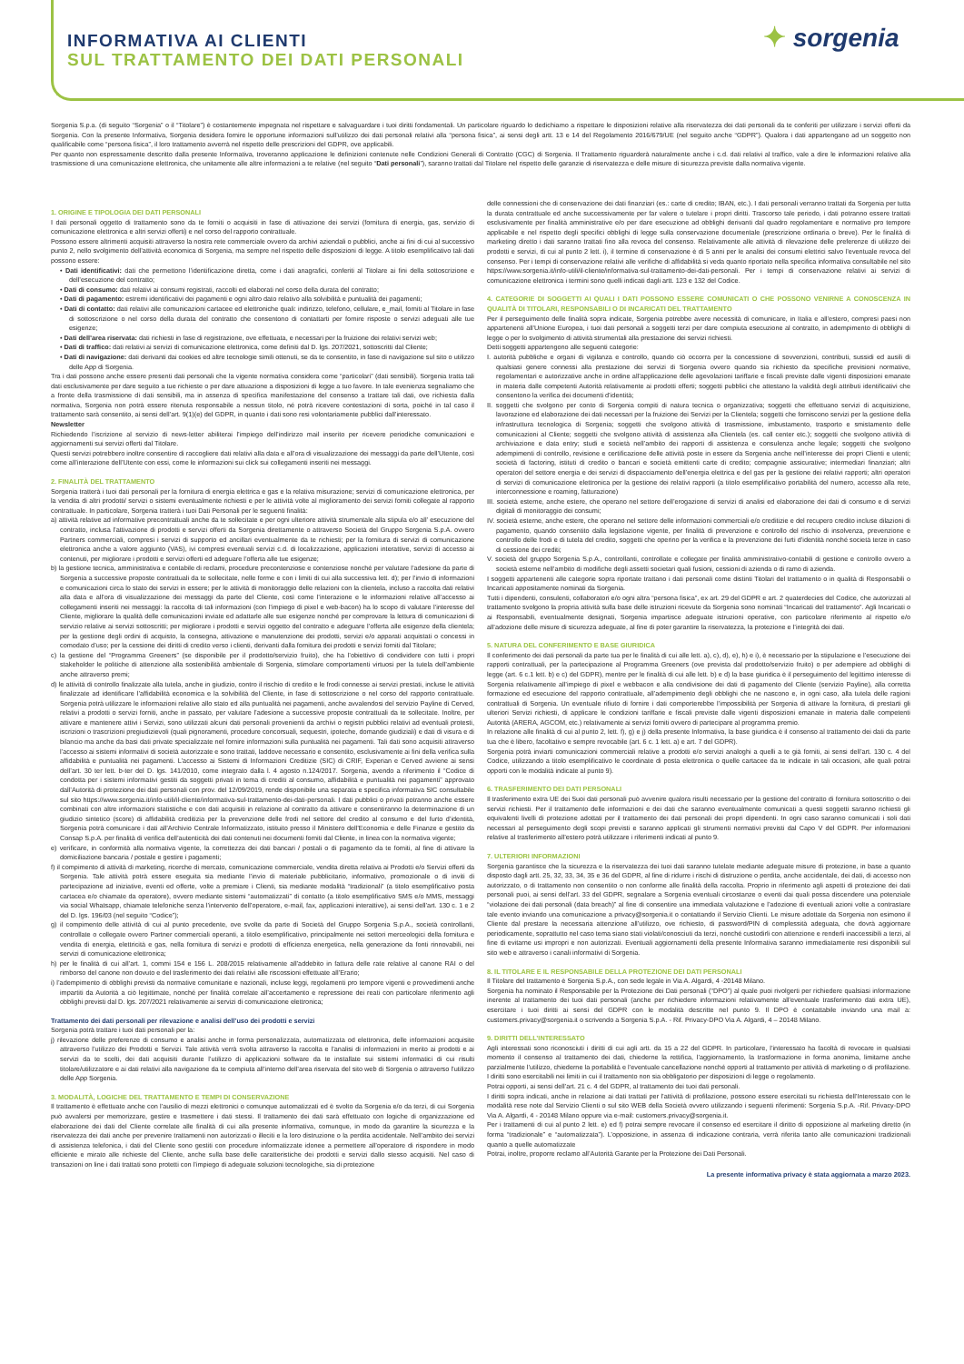INFORMATIVA AI CLIENTI
SUL TRATTAMENTO DEI DATI PERSONALI
✦ sorgenia
Sorgenia S.p.a. (di seguito “Sorgenia” o il “Titolare”) è costantemente impegnata nel rispettare e salvaguardare i tuoi diritti fondamentali. Un particolare riguardo lo dedichiamo a rispettare le disposizioni relative alla riservatezza dei dati personali da te conferiti per utilizzare i servizi offerti da Sorgenia. Con la presente Informativa, Sorgenia desidera fornire le opportune informazioni sull’utilizzo dei dati personali relativi alla “persona fisica”, ai sensi degli artt. 13 e 14 del Regolamento 2016/679/UE (nel seguito anche “GDPR”). Qualora i dati appartengano ad un soggetto non qualificabile come “persona fisica”, il loro trattamento avverrà nel rispetto delle prescrizioni del GDPR, ove applicabili.
Per quanto non espressamente descritto dalla presente Informativa, troveranno applicazione le definizioni contenute nelle Condizioni Generali di Contratto (CGC) di Sorgenia. Il Trattamento riguarderà naturalmente anche i c.d. dati relativi al traffico, vale a dire le informazioni relative alla trasmissione di una comunicazione elettronica, che unitamente alle altre informazioni a te relative (nel seguito “Dati personali”), saranno trattati dal Titolare nel rispetto delle garanzie di riservatezza e delle misure di sicurezza previste dalla normativa vigente.
1. ORIGINE E TIPOLOGIA DEI DATI PERSONALI
I dati personali oggetto di trattamento sono da te forniti o acquisiti in fase di attivazione dei servizi (fornitura di energia, gas, servizio di comunicazione elettronica e altri servizi offerti) e nel corso del rapporto contrattuale.
Possono essere altrimenti acquisiti attraverso la nostra rete commerciale ovvero da archivi aziendali o pubblici, anche ai fini di cui al successivo punto 2, nello svolgimento dell’attività economica di Sorgenia, ma sempre nel rispetto delle disposizioni di legge. A titolo esemplificativo tali dati possono essere:
• Dati identificativi: dati che permettono l’identificazione diretta, come i dati anagrafici, conferiti al Titolare ai fini della sottoscrizione e dell’esecuzione del contratto;
• Dati di consumo: dati relativi ai consumi registrati, raccolti ed elaborati nel corso della durata del contratto;
• Dati di pagamento: estremi identificativi dei pagamenti e ogni altro dato relativo alla solvibilità e puntualità dei pagamenti;
• Dati di contatto: dati relativi alle comunicazioni cartacee ed elettroniche quali: indirizzo, telefono, cellulare, e_mail, forniti al Titolare in fase di sottoscrizione o nel corso della durata del contratto che consentono di contattarti per fornire risposte o servizi adeguati alle tue esigenze;
• Dati dell’area riservata: dati richiesti in fase di registrazione, ove effettuata, e necessari per la fruizione dei relativi servizi web;
• Dati di traffico: dati relativi ai servizi di comunicazione elettronica, come definiti dal D. lgs. 207/2021, sottoscritti dal Cliente;
• Dati di navigazione: dati derivanti dai cookies ed altre tecnologie simili ottenuti, se da te consentito, in fase di navigazione sul sito o utilizzo delle App di Sorgenia.
Tra i dati possono anche essere presenti dati personali che la vigente normativa considera come “particolari” (dati sensibili). Sorgenia tratta tali dati esclusivamente per dare seguito a tue richieste o per dare attuazione a disposizioni di legge a tuo favore. In tale evenienza segnaliamo che a fronte della trasmissione di dati sensibili, ma in assenza di specifica manifestazione del consenso a trattare tali dati, ove richiesta dalla normativa, Sorgenia non potrà essere ritenuta responsabile a nessun titolo, né potrà ricevere contestazioni di sorta, poiché in tal caso il trattamento sarà consentito, ai sensi dell’art. 9(1)(e) del GDPR, in quanto i dati sono resi volontariamente pubblici dall’interessato.
Newsletter
Richiedendo l’iscrizione al servizio di news-letter abiliterai l’impiego dell’indirizzo mail inserito per ricevere periodiche comunicazioni e aggiornamenti sui servizi offerti dal Titolare.
Questi servizi potrebbero inoltre consentire di raccogliere dati relativi alla data e all’ora di visualizzazione dei messaggi da parte dell’Utente, così come all’interazione dell’Utente con essi, come le informazioni sui click sui collegamenti inseriti nei messaggi.
2. FINALITÀ DEL TRATTAMENTO
Sorgenia tratterà i tuoi dati personali per la fornitura di energia elettrica e gas e la relativa misurazione; servizi di comunicazione elettronica, per la vendita di altri prodotti/ servizi o sistemi eventualmente richiesti e per le attività volte al miglioramento dei servizi forniti collegate al rapporto contrattuale. In particolare, Sorgenia tratterà i tuoi Dati Personali per le seguenti finalità:
a) attività relative ad informative precontrattuali anche da te sollecitate e per ogni ulteriore attività strumentale alla stipula e/o all’ esecuzione del contratto, inclusa l’attivazione di prodotti e servizi offerti da Sorgenia direttamente o attraverso Società del Gruppo Sorgenia S.p.A. ovvero Partners commerciali, compresi i servizi di supporto ed ancillari eventualmente da te richiesti; per la fornitura di servizi di comunicazione elettronica anche a valore aggiunto (VAS), ivi compresi eventuali servizi c.d. di localizzazione, applicazioni interattive, servizi di accesso ai contenuti, per migliorare i prodotti e servizi offerti ed adeguare l’offerta alle tue esigenze;
b) la gestione tecnica, amministrativa e contabile di reclami, procedure precontenziose e contenziose nonché per valutare l’adesione da parte di Sorgenia a successive proposte contrattuali da te sollecitate, nelle forme e con i limiti di cui alla successiva lett. d); per l’invio di informazioni e comunicazioni circa lo stato dei servizi in essere; per le attività di monitoraggio delle relazioni con la clientela, incluso a raccolta dati relativi alla data e all’ora di visualizzazione dei messaggi da parte del Cliente, così come l’interazione e le informazioni relative all’accesso ai collegamenti inseriti nei messaggi: la raccolta di tali informazioni (con l’impiego di pixel e web-bacon) ha lo scopo di valutare l’interesse del Cliente, migliorare la qualità delle comunicazioni inviate ed adattarle alle sue esigenze nonché per comprovare la lettura di comunicazioni di servizio relative ai servizi sottoscritti; per migliorare i prodotti e servizi oggetto del contratto e adeguare l’offerta alle esigenze della clientela; per la gestione degli ordini di acquisto, la consegna, attivazione e manutenzione dei prodotti, servizi e/o apparati acquistati o concessi in comodato d’uso; per la cessione dei diritti di credito verso i clienti, derivanti dalla fornitura dei prodotti e servizi forniti dal Titolare;
c) la gestione del “Programma Greeners” (se disponibile per il prodotto/servizio fruito), che ha l’obiettivo di condividere con tutti i propri stakeholder le politiche di attenzione alla sostenibilità ambientale di Sorgenia, stimolare comportamenti virtuosi per la tutela dell’ambiente anche attraverso premi;
d) le attività di controllo finalizzate alla tutela, anche in giudizio, contro il rischio di credito e le frodi connesse ai servizi prestati, incluse le attività finalizzate ad identificare l’affidabilità economica e la solvibilità del Cliente, in fase di sottoscrizione o nel corso del rapporto contrattuale. Sorgenia potrà utilizzare le informazioni relative allo stato ed alla puntualità nei pagamenti, anche avvalendosi del servizio Payline di Cerved, relativi a prodotti o servizi forniti, anche in passato, per valutare l’adesione a successive proposte contrattuali da te sollecitate. Inoltre, per attivare e mantenere attivi i Servizi, sono utilizzati alcuni dati personali provenienti da archivi o registri pubblici relativi ad eventuali protesti, iscrizioni o trascrizioni pregiudizievoli (quali pignoramenti, procedure concorsuali, sequestri, ipoteche, domande giudiziali) e dati di visura e di bilancio ma anche da basi dati private specializzate nel fornire informazioni sulla puntualità nei pagamenti. Tali dati sono acquisiti attraverso l’accesso ai sistemi informativi di società autorizzate e sono trattati, laddove necessario e consentito, esclusivamente ai fini della verifica sulla affidabilità e puntualità nei pagamenti. L’accesso ai Sistemi di Informazioni Creditizie (SIC) di CRIF, Experian e Cerved avviene ai sensi dell’art. 30 ter lett. b-ter del D. lgs. 141/2010, come integrato dalla l. 4 agosto n.124/2017. Sorgenia, avendo a riferimento il “Codice di condotta per i sistemi informativi gestiti da soggetti privati in tema di crediti al consumo, affidabilità e puntualità nei pagamenti” approvato dall’Autorità di protezione dei dati personali con prov. del 12/09/2019, rende disponibile una separata e specifica informativa SIC consultabile sul sito https://www.sorgenia.it/info-utili/il-cliente/informativa-sul-trattamento-dei-dati-personali. I dati pubblici o privati potranno anche essere combinati con altre informazioni statistiche e con dati acquisiti in relazione al contratto da attivare e consentiranno la determinazione di un giudizio sintetico (score) di affidabilità creditizia per la prevenzione delle frodi nel settore del credito al consumo e del furto d’identità, Sorgenia potrà comunicare i dati all’Archivio Centrale Informatizzato, istituito presso il Ministero dell’Economia e delle Finanze e gestito da Consap S.p.A. per finalità di verifica dell’autenticità dei dati contenuti nei documenti forniti dal Cliente, in linea con la normativa vigente;
e) verificare, in conformità alla normativa vigente, la correttezza dei dati bancari / postali o di pagamento da te forniti, al fine di attivare la domiciliazione bancaria / postale e gestire i pagamenti;
f) il compimento di attività di marketing, ricerche di mercato, comunicazione commerciale, vendita diretta relativa ai Prodotti e/o Servizi offerti da Sorgenia. Tale attività potrà essere eseguita sia mediante l’invio di materiale pubblicitario, informativo, promozionale o di inviti di partecipazione ad iniziative, eventi ed offerte, volte a premiare i Clienti, sia mediante modalità “tradizionali” (a titolo esemplificativo posta cartacea e/o chiamate da operatore), ovvero mediante sistemi “automatizzati” di contatto (a titolo esemplificativo SMS e/o MMS, messaggi via social Whatsapp, chiamate telefoniche senza l’intervento dell’operatore, e-mail, fax, applicazioni interattive), ai sensi dell’art. 130 c. 1 e 2 del D. lgs. 196/03 (nel seguito “Codice”);
g) il compimento delle attività di cui al punto precedente, ove svolte da parte di Società del Gruppo Sorgenia S.p.A., società controllanti, controllate o collegate ovvero Partner commerciali operanti, a titolo esemplificativo, principalmente nei settori merceologici della fornitura e vendita di energia, elettricità e gas, nella fornitura di servizi e prodotti di efficienza energetica, nella generazione da fonti rinnovabili, nei servizi di comunicazione elettronica;
h) per le finalità di cui all’art. 1, commi 154 e 156 L. 208/2015 relativamente all’addebito in fattura delle rate relative al canone RAI o del rimborso del canone non dovuto e del trasferimento dei dati relativi alle riscossioni effettuate all’Erario;
i) l’adempimento di obblighi previsti da normative comunitarie e nazionali, incluse leggi, regolamenti pro tempore vigenti e provvedimenti anche impartiti da Autorità a ciò legittimate, nonché per finalità correlate all’accertamento e repressione dei reati con particolare riferimento agli obblighi previsti dal D. lgs. 207/2021 relativamente ai servizi di comunicazione elettronica;
Trattamento dei dati personali per rilevazione e analisi dell’uso dei prodotti e servizi
Sorgenia potrà trattare i tuoi dati personali per la:
j) rilevazione delle preferenze di consumo e analisi anche in forma personalizzata, automatizzata od elettronica, delle informazioni acquisite attraverso l’utilizzo dei Prodotti e Servizi. Tale attività verrà svolta attraverso la raccolta e l’analisi di informazioni in merito ai prodotti e ai servizi da te scelti, dei dati acquisiti durante l’utilizzo di applicazioni software da te installate sui sistemi informatici di cui risulti titolare/utilizzatore e ai dati relativi alla navigazione da te compiuta all’interno dell’area riservata del sito web di Sorgenia o attraverso l’utilizzo delle App Sorgenia.
3. MODALITÀ, LOGICHE DEL TRATTAMENTO E TEMPI DI CONSERVAZIONE
Il trattamento è effettuato anche con l’ausilio di mezzi elettronici o comunque automatizzati ed è svolto da Sorgenia e/o da terzi, di cui Sorgenia può avvalersi per memorizzare, gestire e trasmettere i dati stessi. Il trattamento dei dati sarà effettuato con logiche di organizzazione ed elaborazione dei dati del Cliente correlate alle finalità di cui alla presente informativa, comunque, in modo da garantire la sicurezza e la riservatezza dei dati anche per prevenire trattamenti non autorizzati o illeciti e la loro distruzione o la perdita accidentale. Nell’ambito dei servizi di assistenza telefonica, i dati del Cliente sono gestiti con procedure informatizzate idonee a permettere all’operatore di rispondere in modo efficiente e mirato alle richieste del Cliente, anche sulla base delle caratteristiche dei prodotti e servizi dallo stesso acquisiti. Nel caso di transazioni on line i dati trattati sono protetti con l’impiego di adeguate soluzioni tecnologiche, sia di protezione
delle connessioni che di conservazione dei dati finanziari (es.: carte di credito; IBAN, etc.). I dati personali verranno trattati da Sorgenia per tutta la durata contrattuale ed anche successivamente per far valere o tutelare i propri diritti. Trascorso tale periodo, i dati potranno essere trattati esclusivamente per finalità amministrative e/o per dare esecuzione ad obblighi derivanti dal quadro regolamentare e normativo pro tempore applicabile e nel rispetto degli specifici obblighi di legge sulla conservazione documentale (prescrizione ordinaria o breve). Per le finalità di marketing diretto i dati saranno trattati fino alla revoca del consenso. Relativamente alle attività di rilevazione delle preferenze di utilizzo dei prodotti e servizi, di cui al punto 2 lett. i), il termine di conservazione è di 5 anni per le analisi dei consumi elettrici salvo l’eventuale revoca del consenso. Per i tempi di conservazione relativi alle verifiche di affidabilità si veda quanto riportato nella specifica informativa consultabile nel sito https://www.sorgenia.it/info-utili/il-cliente/informativa-sul-trattamento-dei-dati-personali. Per i tempi di conservazione relativi ai servizi di comunicazione elettronica i termini sono quelli indicati dagli artt. 123 e 132 del Codice.
4. CATEGORIE DI SOGGETTI AI QUALI I DATI POSSONO ESSERE COMUNICATI O CHE POSSONO VENIRNE A CONOSCENZA IN QUALITÀ DI TITOLARI, RESPONSABILI O DI INCARICATI DEL TRATTAMENTO
Per il perseguimento delle finalità sopra indicate, Sorgenia potrebbe avere necessità di comunicare, in Italia e all’estero, compresi paesi non appartenenti all’Unione Europea, i tuoi dati personali a soggetti terzi per dare compiuta esecuzione al contratto, in adempimento di obblighi di legge o per lo svolgimento di attività strumentali alla prestazione dei servizi richiesti.
Detti soggetti appartengono alle seguenti categorie:
I. autorità pubbliche e organi di vigilanza e controllo, quando ciò occorra per la concessione di sovvenzioni, contributi, sussidi ed ausili di qualsiasi genere connessi alla prestazione dei servizi di Sorgenia ovvero quando sia richiesto da specifiche previsioni normative, regolamentari e autorizzative anche in ordine all’applicazione delle agevolazioni tariffarie e fiscali previste dalle vigenti disposizioni emanate in materia dalle competenti Autorità relativamente ai prodotti offerti; soggetti pubblici che attestano la validità degli attributi identificativi che consentono la verifica dei documenti d’identità;
II. soggetti che svolgono per conto di Sorgenia compiti di natura tecnica o organizzativa; soggetti che effettuano servizi di acquisizione, lavorazione ed elaborazione dei dati necessari per la fruizione dei Servizi per la Clientela; soggetti che forniscono servizi per la gestione della infrastruttura tecnologica di Sorgenia; soggetti che svolgono attività di trasmissione, imbustamento, trasporto e smistamento delle comunicazioni al Cliente; soggetti che svolgono attività di assistenza alla Clientela (es. call center etc.); soggetti che svolgono attività di archiviazione e data entry; studi e società nell’ambito dei rapporti di assistenza e consulenza anche legale; soggetti che svolgono adempimenti di controllo, revisione e certificazione delle attività poste in essere da Sorgenia anche nell’interesse dei propri Clienti e utenti; società di factoring, istituti di credito o bancari e società emittenti carte di credito; compagnie assicurative; intermediari finanziari; altri operatori del settore energia e dei servizi di dispacciamento dell’energia elettrica e del gas per la gestione dei relativi rapporti; altri operatori di servizi di comunicazione elettronica per la gestione dei relativi rapporti (a titolo esemplificativo portabilità del numero, accesso alla rete, interconnessione e roaming, fatturazione)
III. società esterne, anche estere, che operano nel settore dell’erogazione di servizi di analisi ed elaborazione dei dati di consumo e di servizi digitali di monitoraggio dei consumi;
IV. società esterne, anche estere, che operano nel settore delle informazioni commerciali e/o creditizie e del recupero credito incluse dilazioni di pagamento, quando consentito dalla legislazione vigente, per finalità di prevenzione e controllo del rischio di insolvenza, prevenzione e controllo delle frodi e di tutela del credito, soggetti che operino per la verifica e la prevenzione dei furti d’identità nonché società terze in caso di cessione dei crediti;
V. società del gruppo Sorgenia S.p.A., controllanti, controllate e collegate per finalità amministrativo-contabili di gestione e controllo ovvero a società esterne nell’ambito di modifiche degli assetti societari quali fusioni, cessioni di azienda o di ramo di azienda.
I soggetti appartenenti alle categorie sopra riportate trattano i dati personali come distinti Titolari del trattamento o in qualità di Responsabili o Incaricati appositamente nominati da Sorgenia.
Tutti i dipendenti, consulenti, collaboratori e/o ogni altra “persona fisica”, ex art. 29 del GDPR e art. 2 quaterdecies del Codice, che autorizzati al trattamento svolgono la propria attività sulla base delle istruzioni ricevute da Sorgenia sono nominati “Incaricati del trattamento”. Agli Incaricati o ai Responsabili, eventualmente designati, Sorgenia impartisce adeguate istruzioni operative, con particolare riferimento al rispetto e/o all’adozione delle misure di sicurezza adeguate, al fine di poter garantire la riservatezza, la protezione e l’integrità dei dati.
5. NATURA DEL CONFERIMENTO E BASE GIURIDICA
Il conferimento dei dati personali da parte tua per le finalità di cui alle lett. a), c), d), e), h) e i), è necessario per la stipulazione e l’esecuzione dei rapporti contrattuali, per la partecipazione al Programma Greeners (ove prevista dal prodotto/servizio fruito) o per adempiere ad obblighi di legge (art. 6 c.1 lett. b) e c) del GDPR), mentre per le finalità di cui alle lett. b) e d) la base giuridica è il perseguimento del legittimo interesse di Sorgenia relativamente all’impiego di pixel e webbacon e alla condivisione dei dati di pagamento del Cliente (servizio Payline), alla corretta formazione ed esecuzione del rapporto contrattuale, all’adempimento degli obblighi che ne nascono e, in ogni caso, alla tutela delle ragioni contrattuali di Sorgenia. Un eventuale rifiuto di fornire i dati comporterebbe l’impossibilità per Sorgenia di attivare la fornitura, di prestarti gli ulteriori Servizi richiesti, di applicare le condizioni tariffarie e fiscali previste dalle vigenti disposizioni emanate in materia dalle competenti Autorità (ARERA, AGCOM, etc.) relativamente ai servizi forniti ovvero di partecipare al programma premio.
In relazione alle finalità di cui al punto 2, lett. f), g) e j) della presente Informativa, la base giuridica è il consenso al trattamento dei dati da parte tua che è libero, facoltativo e sempre revocabile (art. 6 c. 1 lett. a) e art. 7 del GDPR).
Sorgenia potrà inviarti comunicazioni commerciali relative a prodotti e/o servizi analoghi a quelli a te già forniti, ai sensi dell’art. 130 c. 4 del Codice, utilizzando a titolo esemplificativo le coordinate di posta elettronica o quelle cartacee da te indicate in tali occasioni, alle quali potrai opporti con le modalità indicate al punto 9).
6. TRASFERIMENTO DEI DATI PERSONALI
Il trasferimento extra UE dei Suoi dati personali può avvenire qualora risulti necessario per la gestione del contratto di fornitura sottoscritto o dei servizi richiesti. Per il trattamento delle informazioni e dei dati che saranno eventualmente comunicati a questi soggetti saranno richiesti gli equivalenti livelli di protezione adottati per il trattamento dei dati personali dei propri dipendenti. In ogni caso saranno comunicati i soli dati necessari al perseguimento degli scopi previsti e saranno applicati gli strumenti normativi previsti dal Capo V del GDPR. Per informazioni relative al trasferimento all’estero potrà utilizzare i riferimenti indicati al punto 9.
7. ULTERIORI INFORMAZIONI
Sorgenia garantisce che la sicurezza e la riservatezza dei tuoi dati saranno tutelate mediante adeguate misure di protezione, in base a quanto disposto dagli artt. 25, 32, 33, 34, 35 e 36 del GDPR, al fine di ridurre i rischi di distruzione o perdita, anche accidentale, dei dati, di accesso non autorizzato, o di trattamento non consentito o non conforme alle finalità della raccolta. Proprio in riferimento agli aspetti di protezione dei dati personali puoi, ai sensi dell’art. 33 del GDPR, segnalare a Sorgenia eventuali circostanze o eventi dai quali possa discendere una potenziale “violazione dei dati personali (data breach)” al fine di consentire una immediata valutazione e l’adozione di eventuali azioni volte a contrastare tale evento inviando una comunicazione a privacy@sorgenia.it o contattando il Servizio Clienti. Le misure adottate da Sorgenia non esimono il Cliente dal prestare la necessaria attenzione all’utilizzo, ove richiesto, di password/PIN di complessità adeguata, che dovrà aggiornare periodicamente, soprattutto nel caso tema siano stati violati/conosciuti da terzi, nonché custodirli con attenzione e renderli inaccessibili a terzi, al fine di evitarne usi impropri e non autorizzati. Eventuali aggiornamenti della presente Informativa saranno immediatamente resi disponibili sul sito web e attraverso i canali informativi di Sorgenia.
8. IL TITOLARE E IL RESPONSABILE DELLA PROTEZIONE DEI DATI PERSONALI
Il Titolare del trattamento è Sorgenia S.p.A., con sede legale in Via A. Algardi, 4 -20148 Milano.
Sorgenia ha nominato il Responsabile per la Protezione dei Dati personali (“DPO”) al quale puoi rivolgerti per richiedere qualsiasi informazione inerente al trattamento dei tuoi dati personali (anche per richiedere informazioni relativamente all’eventuale trasferimento dati extra UE), esercitare i tuoi diritti ai sensi del GDPR con le modalità descritte nel punto 9. Il DPO è contattabile inviando una mail a: customers.privacy@sorgenia.it o scrivendo a Sorgenia S.p.A. - Rif. Privacy-DPO Via A. Algardi, 4 – 20148 Milano.
9. DIRITTI DELL’INTERESSATO
Agli interessati sono riconosciuti i diritti di cui agli artt. da 15 a 22 del GDPR. In particolare, l’interessato ha facoltà di revocare in qualsiasi momento il consenso al trattamento dei dati, chiederne la rettifica, l’aggiornamento, la trasformazione in forma anonima, limitarne anche parzialmente l’utilizzo, chiederne la portabilità e l’eventuale cancellazione nonché opporti al trattamento per attività di marketing o di profilazione. I diritti sono esercitabili nei limiti in cui il trattamento non sia obbligatorio per disposizioni di legge o regolamento.
Potrai opporti, ai sensi dell’art. 21 c. 4 del GDPR, al trattamento dei tuoi dati personali.
I diritti sopra indicati, anche in relazione ai dati trattati per l’attività di profilazione, possono essere esercitati su richiesta dell’Interessato con le modalità rese note dal Servizio Clienti o sul sito WEB della Società ovvero utilizzando i seguenti riferimenti: Sorgenia S.p.A. -Rif. Privacy-DPO Via A. Algardi, 4 - 20148 Milano oppure via e-mail: customers.privacy@sorgenia.it.
Per i trattamenti di cui al punto 2 lett. e) ed f) potrai sempre revocare il consenso ed esercitare il diritto di opposizione al marketing diretto (in forma “tradizionale” e “automatizzata”). L’opposizione, in assenza di indicazione contraria, verrà riferita tanto alle comunicazioni tradizionali quanto a quelle automatizzate
Potrai, inoltre, proporre reclamo all’Autorità Garante per la Protezione dei Dati Personali.
La presente informativa privacy è stata aggiornata a marzo 2023.